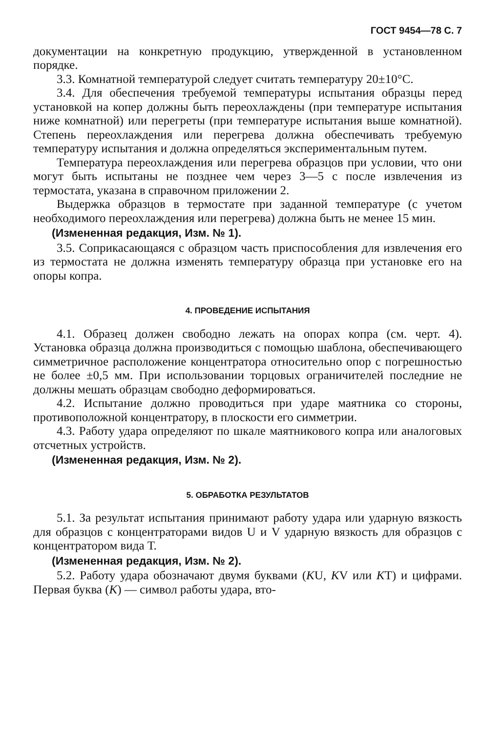ГОСТ 9454—78 С. 7
документации на конкретную продукцию, утвержденной в установленном порядке.
3.3. Комнатной температурой следует считать температуру 20±10°С.
3.4. Для обеспечения требуемой температуры испытания образцы перед установкой на копер должны быть переохлаждены (при температуре испытания ниже комнатной) или перегреты (при температуре испытания выше комнатной). Степень переохлаждения или перегрева должна обеспечивать требуемую температуру испытания и должна определяться экспериментальным путем.
Температура переохлаждения или перегрева образцов при условии, что они могут быть испытаны не позднее чем через 3—5 с после извлечения из термостата, указана в справочном приложении 2.
Выдержка образцов в термостате при заданной температуре (с учетом необходимого переохлаждения или перегрева) должна быть не менее 15 мин.
(Измененная редакция, Изм. № 1).
3.5. Соприкасающаяся с образцом часть приспособления для извлечения его из термостата не должна изменять температуру образца при установке его на опоры копра.
4. ПРОВЕДЕНИЕ ИСПЫТАНИЯ
4.1. Образец должен свободно лежать на опорах копра (см. черт. 4). Установка образца должна производиться с помощью шаблона, обеспечивающего симметричное расположение концентратора относительно опор с погрешностью не более ±0,5 мм. При использовании торцовых ограничителей последние не должны мешать образцам свободно деформироваться.
4.2. Испытание должно проводиться при ударе маятника со стороны, противоположной концентратору, в плоскости его симметрии.
4.3. Работу удара определяют по шкале маятникового копра или аналоговых отсчетных устройств.
(Измененная редакция, Изм. № 2).
5. ОБРАБОТКА РЕЗУЛЬТАТОВ
5.1. За результат испытания принимают работу удара или ударную вязкость для образцов с концентраторами видов U и V ударную вязкость для образцов с концентратором вида Т.
(Измененная редакция, Изм. № 2).
5.2. Работу удара обозначают двумя буквами (KU, KV или KT) и цифрами. Первая буква (K) — символ работы удара, вто-